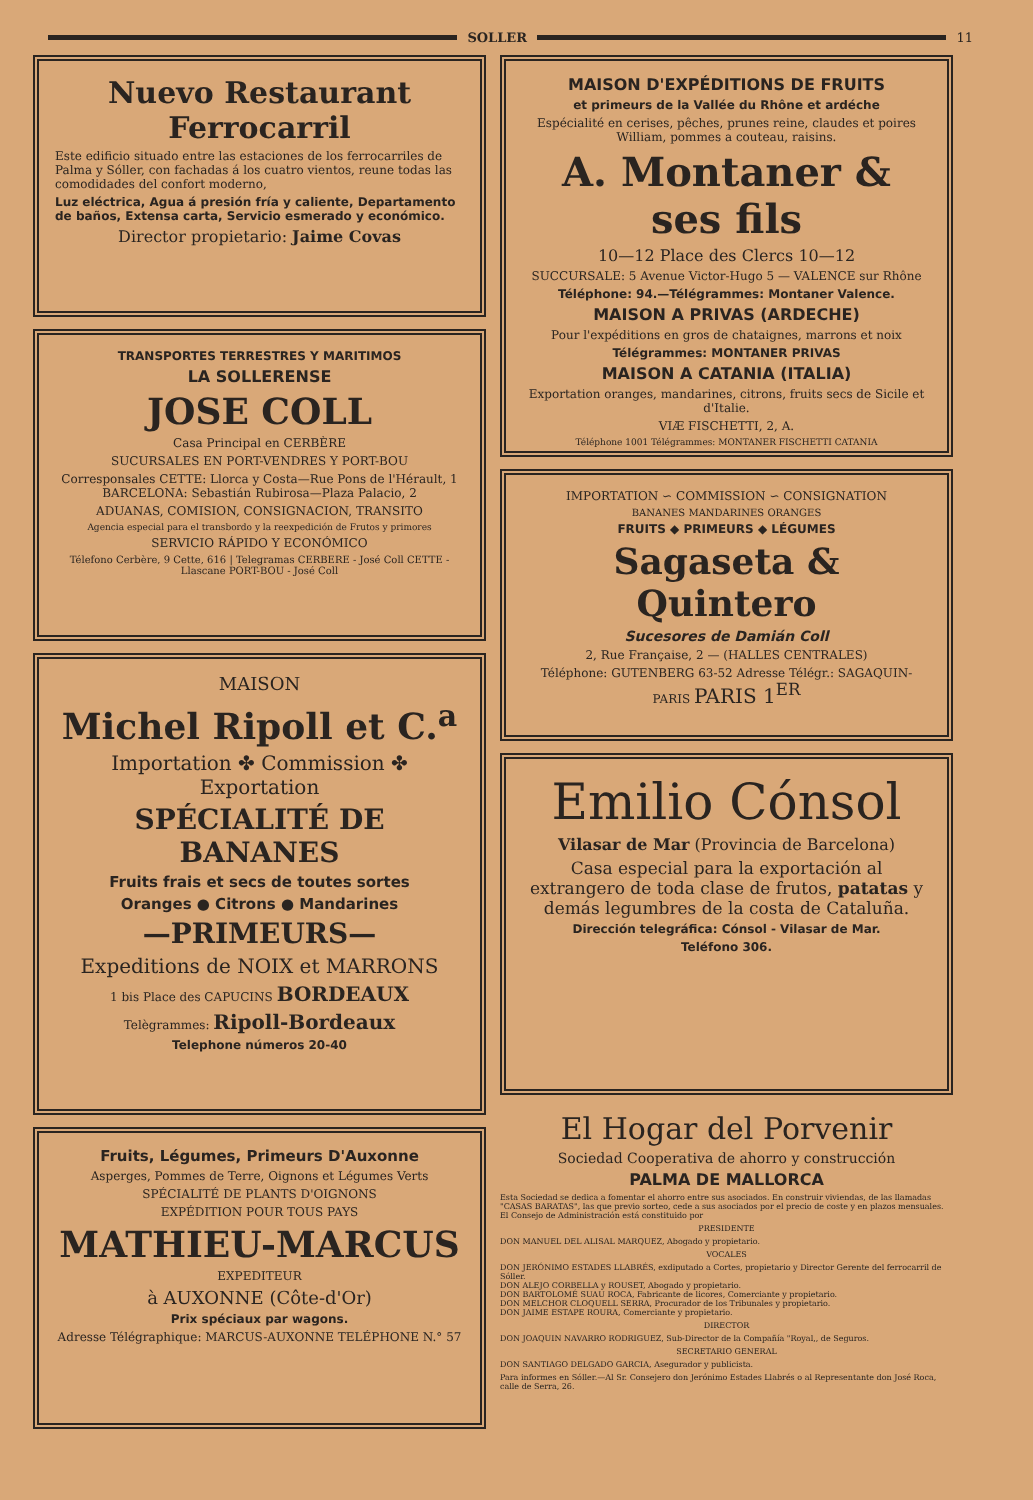SOLLER 11
Nuevo Restaurant Ferrocarril
Este edificio situado entre las estaciones de los ferrocarriles de Palma y Sóller, con fachadas á los cuatro vientos, reune todas las comodidades del confort moderno,
Luz eléctrica, Agua á presión fría y caliente, Departamento de baños, Extensa carta, Servicio esmerado y económico.
Director propietario: Jaime Covas
TRANSPORTES TERRESTRES Y MARITIMOS
LA SOLLERENSE
JOSE COLL
Casa Principal en CERBÈRE
SUCURSALES EN PORT-VENDRES Y PORT-BOU
Corresponsales CETTE: Llorca y Costa—Rue Pons de l'Hérault, 1 BARCELONA: Sebastián Rubirosa—Plaza Palacio, 2
ADUANAS, COMISION, CONSIGNACION, TRANSITO
Agencia especial para el transbordo y la reexpedición de Frutos y primores
SERVICIO RÁPIDO Y ECONÓMICO
Télefono Cerbère, 9 Cette, 616 | Telegramas CERBERE - José Coll CETTE - Llascane PORT-BOU - José Coll
MAISON
Michel Ripoll et C.<sup>a</sup>
Importation ✤ Commission ✤ Exportation
SPÉCIALITÉ DE BANANES
Fruits frais et secs de toutes sortes
Oranges ● Citrons ● Mandarines
—PRIMEURS—
Expeditions de NOIX et MARRONS
1 bis Place des CAPUCINS BORDEAUX
Telègrammes: Ripoll-Bordeaux
Telephone números 20-40
Fruits, Légumes, Primeurs D'Auxonne
Asperges, Pommes de Terre, Oignons et Légumes Verts
SPÉCIALITÉ DE PLANTS D'OIGNONS
EXPÉDITION POUR TOUS PAYS
MATHIEU-MARCUS
EXPEDITEUR
à AUXONNE (Côte-d'Or)
Prix spéciaux par wagons.
Adresse Télégraphique: MARCUS-AUXONNE TELÉPHONE N.° 57
MAISON D'EXPÉDITIONS DE FRUITS
et primeurs de la Vallée du Rhône et ardéche
Espécialité en cerises, pêches, prunes reine, claudes et poires William, pommes a couteau, raisins.
A. Montaner & ses fils
10—12 Place des Clercs 10—12
SUCCURSALE: 5 Avenue Victor-Hugo 5 — VALENCE sur Rhône
Téléphone: 94.—Télégrammes: Montaner Valence.
MAISON A PRIVAS (ARDECHE)
Pour l'expéditions en gros de chataignes, marrons et noix
Télégrammes: MONTANER PRIVAS
MAISON A CATANIA (ITALIA)
Exportation oranges, mandarines, citrons, fruits secs de Sicile et d'Italie.
VIÆ FISCHETTI, 2, A.
Téléphone 1001 Télégrammes: MONTANER FISCHETTI CATANIA
IMPORTATION ∽ COMMISSION ∽ CONSIGNATION
BANANES MANDARINES ORANGES
FRUITS ◆ PRIMEURS ◆ LÉGUMES
Sagaseta & Quintero
Sucesores de Damián Coll
2, Rue Française, 2 — (HALLES CENTRALES)
Téléphone: GUTENBERG 63-52 Adresse Télégr.: SAGAQUIN-PARIS PARIS 1<sup>ER</sup>
Emilio Cónsol
Vilasar de Mar (Provincia de Barcelona)
Casa especial para la exportación al extrangero de toda clase de frutos, patatas y demás legumbres de la costa de Cataluña.
Dirección telegráfica: Cónsol - Vilasar de Mar.
Teléfono 306.
El Hogar del Porvenir
Sociedad Cooperativa de ahorro y construcción
PALMA DE MALLORCA
Esta Sociedad se dedica a fomentar el ahorro entre sus asociados. En construir viviendas, de las llamadas "CASAS BARATAS", las que previo sorteo, cede a sus asociados por el precio de coste y en plazos mensuales.
El Consejo de Administración está constituido por
PRESIDENTE
DON MANUEL DEL ALISAL MARQUEZ, Abogado y propietario.
VOCALES
DON JERÓNIMO ESTADES LLABRÉS, exdiputado a Cortes, propietario y Director Gerente del ferrocarril de Sóller.
DON ALEJO CORBELLA y ROUSET, Abogado y propietario.
DON BARTOLOMÉ SUAU ROCA, Fabricante de licores, Comerciante y propietario.
DON MELCHOR CLOQUELL SERRA, Procurador de los Tribunales y propietario.
DON JAIME ESTAPE ROURA, Comerciante y propietario.
DIRECTOR
DON JOAQUIN NAVARRO RODRIGUEZ, Sub-Director de la Compañía "Royal,, de Seguros.
SECRETARIO GENERAL
DON SANTIAGO DELGADO GARCIA, Asegurador y publicista.
Para informes en Sóller.—Al Sr. Consejero don Jerónimo Estades Llabrés o al Representante don José Roca, calle de Serra, 26.